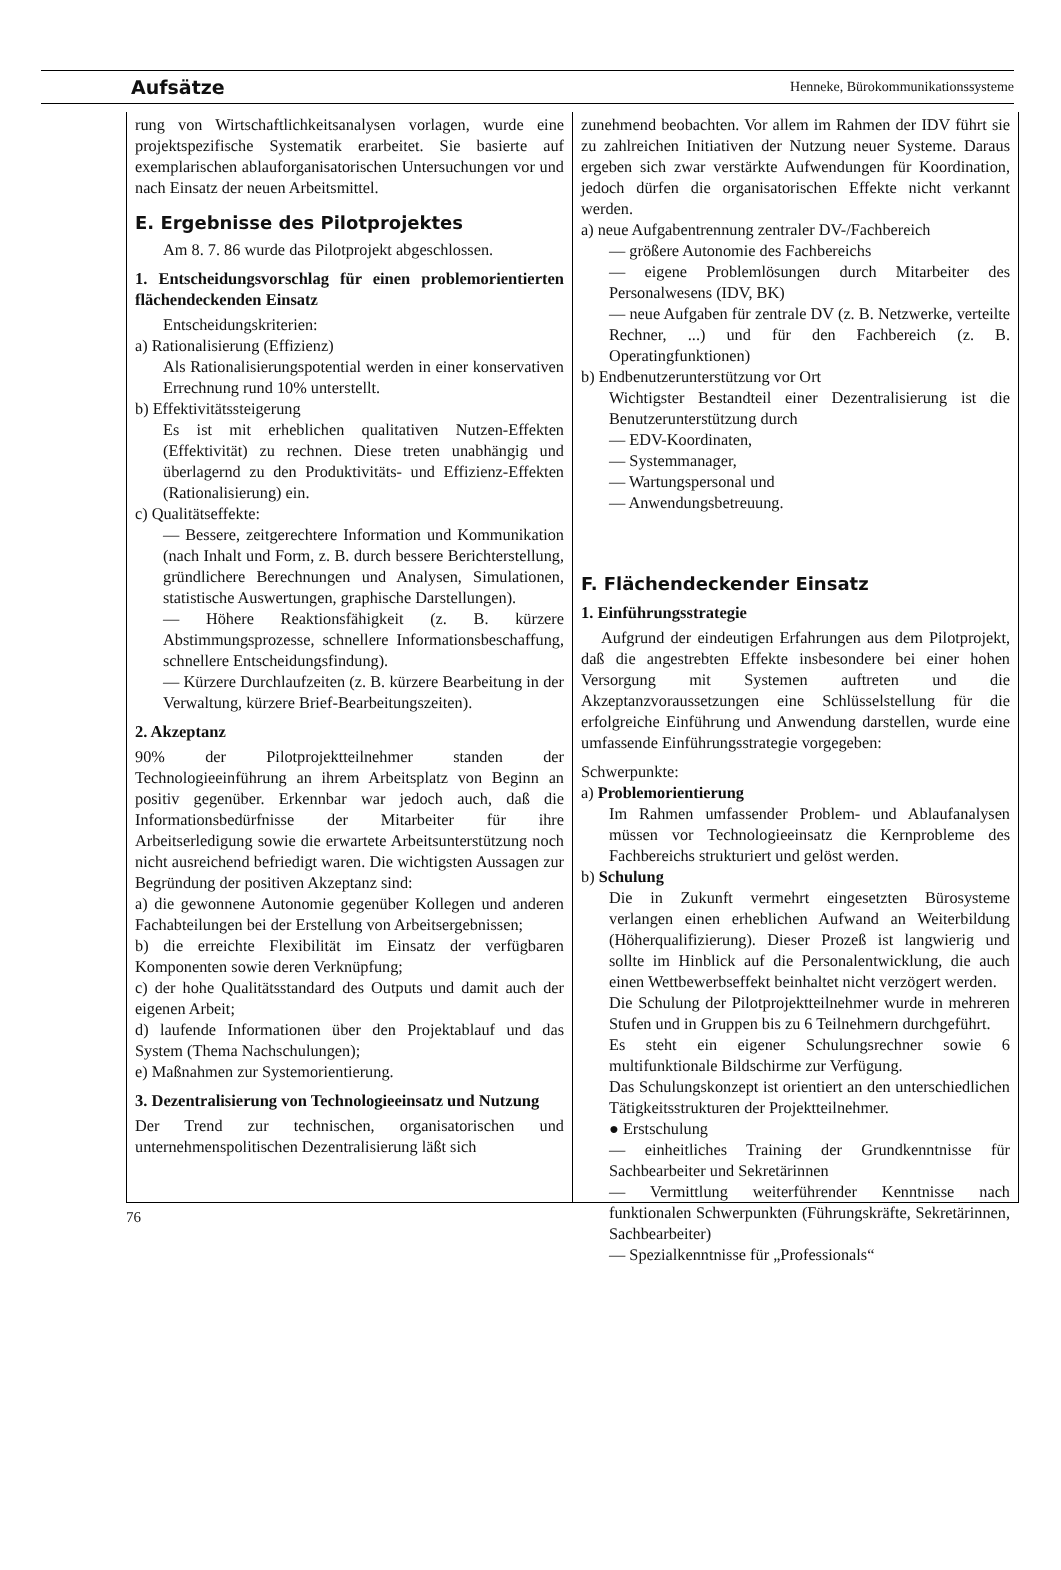Aufsätze Henneke, Bürokommunikationssysteme
rung von Wirtschaftlichkeitsanalysen vorlagen, wurde eine projektspezifische Systematik erarbeitet. Sie basierte auf exemplarischen ablauforganisatorischen Untersuchungen vor und nach Einsatz der neuen Arbeitsmittel.
E. Ergebnisse des Pilotprojektes
Am 8. 7. 86 wurde das Pilotprojekt abgeschlossen.
1. Entscheidungsvorschlag für einen problemorientierten flächendeckenden Einsatz
Entscheidungskriterien:
a) Rationalisierung (Effizienz)
Als Rationalisierungspotential werden in einer konservativen Errechnung rund 10% unterstellt.
b) Effektivitätssteigerung
Es ist mit erheblichen qualitativen Nutzen-Effekten (Effektivität) zu rechnen. Diese treten unabhängig und überlagernd zu den Produktivitäts- und Effizienz-Effekten (Rationalisierung) ein.
c) Qualitätseffekte:
— Bessere, zeitgerechtere Information und Kommunikation (nach Inhalt und Form, z. B. durch bessere Berichterstellung, gründlichere Berechnungen und Analysen, Simulationen, statistische Auswertungen, graphische Darstellungen).
— Höhere Reaktionsfähigkeit (z. B. kürzere Abstimmungsprozesse, schnellere Informationsbeschaffung, schnellere Entscheidungsfindung).
— Kürzere Durchlaufzeiten (z. B. kürzere Bearbeitung in der Verwaltung, kürzere Brief-Bearbeitungszeiten).
2. Akzeptanz
90% der Pilotprojektteilnehmer standen der Technologieeinführung an ihrem Arbeitsplatz von Beginn an positiv gegenüber. Erkennbar war jedoch auch, daß die Informationsbedürfnisse der Mitarbeiter für ihre Arbeitserledigung sowie die erwartete Arbeitsunterstützung noch nicht ausreichend befriedigt waren. Die wichtigsten Aussagen zur Begründung der positiven Akzeptanz sind:
a) die gewonnene Autonomie gegenüber Kollegen und anderen Fachabteilungen bei der Erstellung von Arbeitsergebnissen;
b) die erreichte Flexibilität im Einsatz der verfügbaren Komponenten sowie deren Verknüpfung;
c) der hohe Qualitätsstandard des Outputs und damit auch der eigenen Arbeit;
d) laufende Informationen über den Projektablauf und das System (Thema Nachschulungen);
e) Maßnahmen zur Systemorientierung.
3. Dezentralisierung von Technologieeinsatz und Nutzung
Der Trend zur technischen, organisatorischen und unternehmenspolitischen Dezentralisierung läßt sich
zunehmend beobachten. Vor allem im Rahmen der IDV führt sie zu zahlreichen Initiativen der Nutzung neuer Systeme. Daraus ergeben sich zwar verstärkte Aufwendungen für Koordination, jedoch dürfen die organisatorischen Effekte nicht verkannt werden.
a) neue Aufgabentrennung zentraler DV-/Fachbereich
— größere Autonomie des Fachbereichs
— eigene Problemlösungen durch Mitarbeiter des Personalwesens (IDV, BK)
— neue Aufgaben für zentrale DV (z. B. Netzwerke, verteilte Rechner, ...) und für den Fachbereich (z. B. Operatingfunktionen)
b) Endbenutzerunterstützung vor Ort
Wichtigster Bestandteil einer Dezentralisierung ist die Benutzerunterstützung durch
— EDV-Koordinaten,
— Systemmanager,
— Wartungspersonal und
— Anwendungsbetreuung.
F. Flächendeckender Einsatz
1. Einführungsstrategie
Aufgrund der eindeutigen Erfahrungen aus dem Pilotprojekt, daß die angestrebten Effekte insbesondere bei einer hohen Versorgung mit Systemen auftreten und die Akzeptanzvoraussetzungen eine Schlüsselstellung für die erfolgreiche Einführung und Anwendung darstellen, wurde eine umfassende Einführungsstrategie vorgegeben:
Schwerpunkte:
a) Problemorientierung
Im Rahmen umfassender Problem- und Ablaufanalysen müssen vor Technologieeinsatz die Kernprobleme des Fachbereichs strukturiert und gelöst werden.
b) Schulung
Die in Zukunft vermehrt eingesetzten Bürosysteme verlangen einen erheblichen Aufwand an Weiterbildung (Höherqualifizierung). Dieser Prozeß ist langwierig und sollte im Hinblick auf die Personalentwicklung, die auch einen Wettbewerbseffekt beinhaltet nicht verzögert werden.
Die Schulung der Pilotprojektteilnehmer wurde in mehreren Stufen und in Gruppen bis zu 6 Teilnehmern durchgeführt.
Es steht ein eigener Schulungsrechner sowie 6 multifunktionale Bildschirme zur Verfügung.
Das Schulungskonzept ist orientiert an den unterschiedlichen Tätigkeitsstrukturen der Projektteilnehmer.
● Erstschulung
— einheitliches Training der Grundkenntnisse für Sachbearbeiter und Sekretärinnen
— Vermittlung weiterführender Kenntnisse nach funktionalen Schwerpunkten (Führungskräfte, Sekretärinnen, Sachbearbeiter)
— Spezialkenntnisse für „Professionals“
76